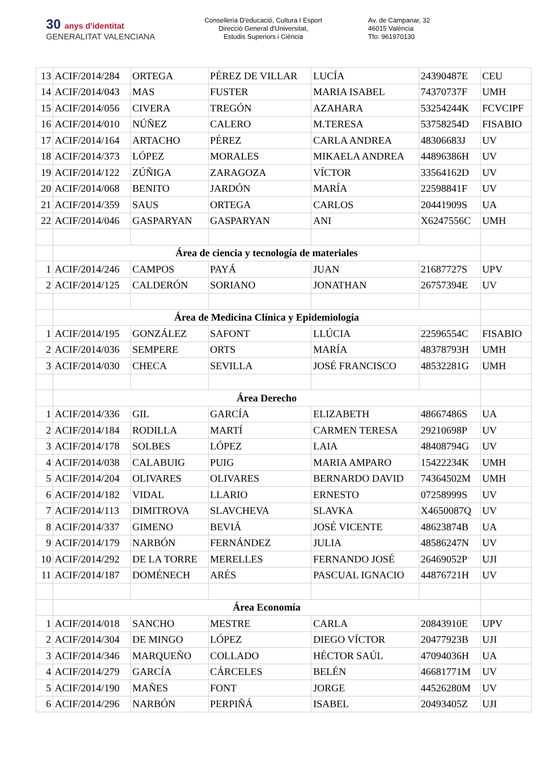30 anys d'identitat
GENERALITAT VALENCIANA
Conselleria D'educació, Cultura I Esport
Direcció General d'Universitat,
Estudis Superiors i Ciència
Av. de Campanar, 32
46015 València
Tfo: 961970130
| 13 | ACIF/2014/284 | ORTEGA | PÉREZ DE VILLAR | LUCÍA | 24390487E | CEU |
| 14 | ACIF/2014/043 | MAS | FUSTER | MARIA ISABEL | 74370737F | UMH |
| 15 | ACIF/2014/056 | CIVERA | TREGÓN | AZAHARA | 53254244K | FCVCIPF |
| 16 | ACIF/2014/010 | NÚÑEZ | CALERO | M.TERESA | 53758254D | FISABIO |
| 17 | ACIF/2014/164 | ARTACHO | PÉREZ | CARLA ANDREA | 48306683J | UV |
| 18 | ACIF/2014/373 | LÓPEZ | MORALES | MIKAELA ANDREA | 44896386H | UV |
| 19 | ACIF/2014/122 | ZÚÑIGA | ZARAGOZA | VÍCTOR | 33564162D | UV |
| 20 | ACIF/2014/068 | BENITO | JARDÓN | MARÍA | 22598841F | UV |
| 21 | ACIF/2014/359 | SAUS | ORTEGA | CARLOS | 20441909S | UA |
| 22 | ACIF/2014/046 | GASPARYAN | GASPARYAN | ANI | X6247556C | UMH |
| | Área de ciencia y tecnología de materiales | | | | | |
| 1 | ACIF/2014/246 | CAMPOS | PAYÁ | JUAN | 21687727S | UPV |
| 2 | ACIF/2014/125 | CALDERÓN | SORIANO | JONATHAN | 26757394E | UV |
| | Área de Medicina Clínica y Epidemiología | | | | | |
| 1 | ACIF/2014/195 | GONZÁLEZ | SAFONT | LLÚCIA | 22596554C | FISABIO |
| 2 | ACIF/2014/036 | SEMPERE | ORTS | MARÍA | 48378793H | UMH |
| 3 | ACIF/2014/030 | CHECA | SEVILLA | JOSÉ FRANCISCO | 48532281G | UMH |
| | Área Derecho | | | | | |
| 1 | ACIF/2014/336 | GIL | GARCÍA | ELIZABETH | 48667486S | UA |
| 2 | ACIF/2014/184 | RODILLA | MARTÍ | CARMEN TERESA | 29210698P | UV |
| 3 | ACIF/2014/178 | SOLBES | LÓPEZ | LAIA | 48408794G | UV |
| 4 | ACIF/2014/038 | CALABUIG | PUIG | MARIA AMPARO | 15422234K | UMH |
| 5 | ACIF/2014/204 | OLIVARES | OLIVARES | BERNARDO DAVID | 74364502M | UMH |
| 6 | ACIF/2014/182 | VIDAL | LLARIO | ERNESTO | 07258999S | UV |
| 7 | ACIF/2014/113 | DIMITROVA | SLAVCHEVA | SLAVKA | X4650087Q | UV |
| 8 | ACIF/2014/337 | GIMENO | BEVIÁ | JOSÉ VICENTE | 48623874B | UA |
| 9 | ACIF/2014/179 | NARBÓN | FERNÁNDEZ | JULIA | 48586247N | UV |
| 10 | ACIF/2014/292 | DE LA TORRE | MERELLES | FERNANDO JOSÉ | 26469052P | UJI |
| 11 | ACIF/2014/187 | DOMÉNECH | ARÉS | PASCUAL IGNACIO | 44876721H | UV |
| | Área Economía | | | | | |
| 1 | ACIF/2014/018 | SANCHO | MESTRE | CARLA | 20843910E | UPV |
| 2 | ACIF/2014/304 | DE MINGO | LÓPEZ | DIEGO VÍCTOR | 20477923B | UJI |
| 3 | ACIF/2014/346 | MARQUEÑO | COLLADO | HÉCTOR SAÚL | 47094036H | UA |
| 4 | ACIF/2014/279 | GARCÍA | CÁRCELES | BELÉN | 46681771M | UV |
| 5 | ACIF/2014/190 | MAÑES | FONT | JORGE | 44526280M | UV |
| 6 | ACIF/2014/296 | NARBÓN | PERPIÑÁ | ISABEL | 20493405Z | UJI |